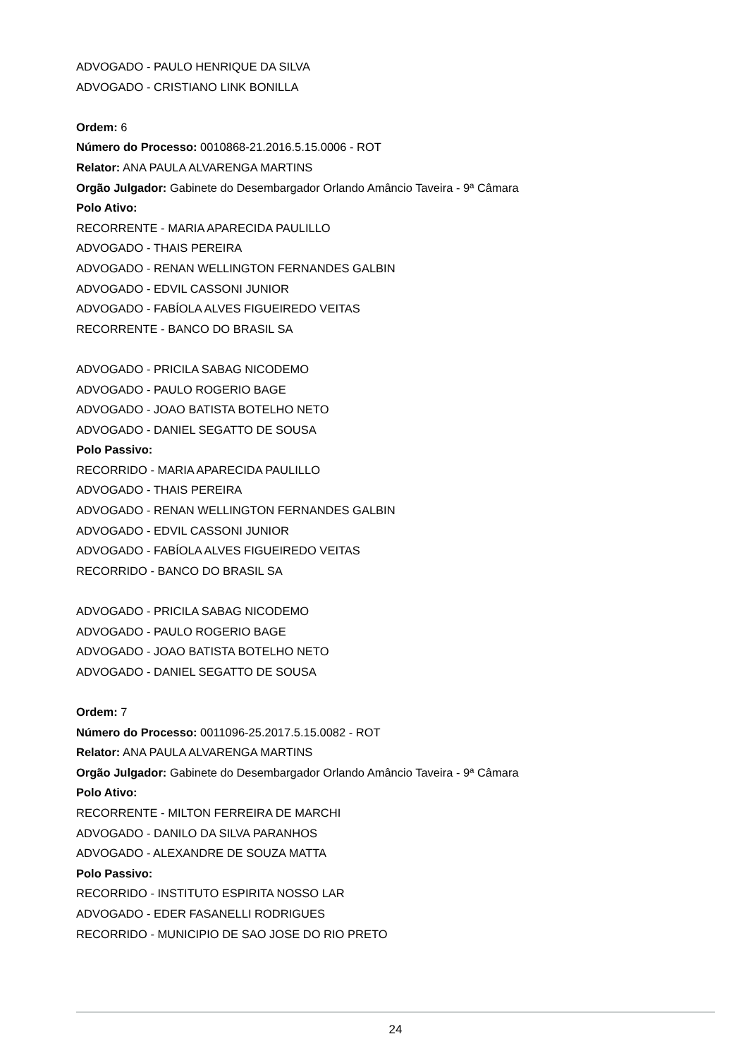ADVOGADO - PAULO HENRIQUE DA SILVA
ADVOGADO - CRISTIANO LINK BONILLA
Ordem: 6
Número do Processo: 0010868-21.2016.5.15.0006 - ROT
Relator: ANA PAULA ALVARENGA MARTINS
Orgão Julgador: Gabinete do Desembargador Orlando Amâncio Taveira - 9ª Câmara
Polo Ativo:
RECORRENTE - MARIA APARECIDA PAULILLO
ADVOGADO - THAIS PEREIRA
ADVOGADO - RENAN WELLINGTON FERNANDES GALBIN
ADVOGADO - EDVIL CASSONI JUNIOR
ADVOGADO - FABÍOLA ALVES FIGUEIREDO VEITAS
RECORRENTE - BANCO DO BRASIL SA
ADVOGADO - PRICILA SABAG NICODEMO
ADVOGADO - PAULO ROGERIO BAGE
ADVOGADO - JOAO BATISTA BOTELHO NETO
ADVOGADO - DANIEL SEGATTO DE SOUSA
Polo Passivo:
RECORRIDO - MARIA APARECIDA PAULILLO
ADVOGADO - THAIS PEREIRA
ADVOGADO - RENAN WELLINGTON FERNANDES GALBIN
ADVOGADO - EDVIL CASSONI JUNIOR
ADVOGADO - FABÍOLA ALVES FIGUEIREDO VEITAS
RECORRIDO - BANCO DO BRASIL SA
ADVOGADO - PRICILA SABAG NICODEMO
ADVOGADO - PAULO ROGERIO BAGE
ADVOGADO - JOAO BATISTA BOTELHO NETO
ADVOGADO - DANIEL SEGATTO DE SOUSA
Ordem: 7
Número do Processo: 0011096-25.2017.5.15.0082 - ROT
Relator: ANA PAULA ALVARENGA MARTINS
Orgão Julgador: Gabinete do Desembargador Orlando Amâncio Taveira - 9ª Câmara
Polo Ativo:
RECORRENTE - MILTON FERREIRA DE MARCHI
ADVOGADO - DANILO DA SILVA PARANHOS
ADVOGADO - ALEXANDRE DE SOUZA MATTA
Polo Passivo:
RECORRIDO - INSTITUTO ESPIRITA NOSSO LAR
ADVOGADO - EDER FASANELLI RODRIGUES
RECORRIDO - MUNICIPIO DE SAO JOSE DO RIO PRETO
24